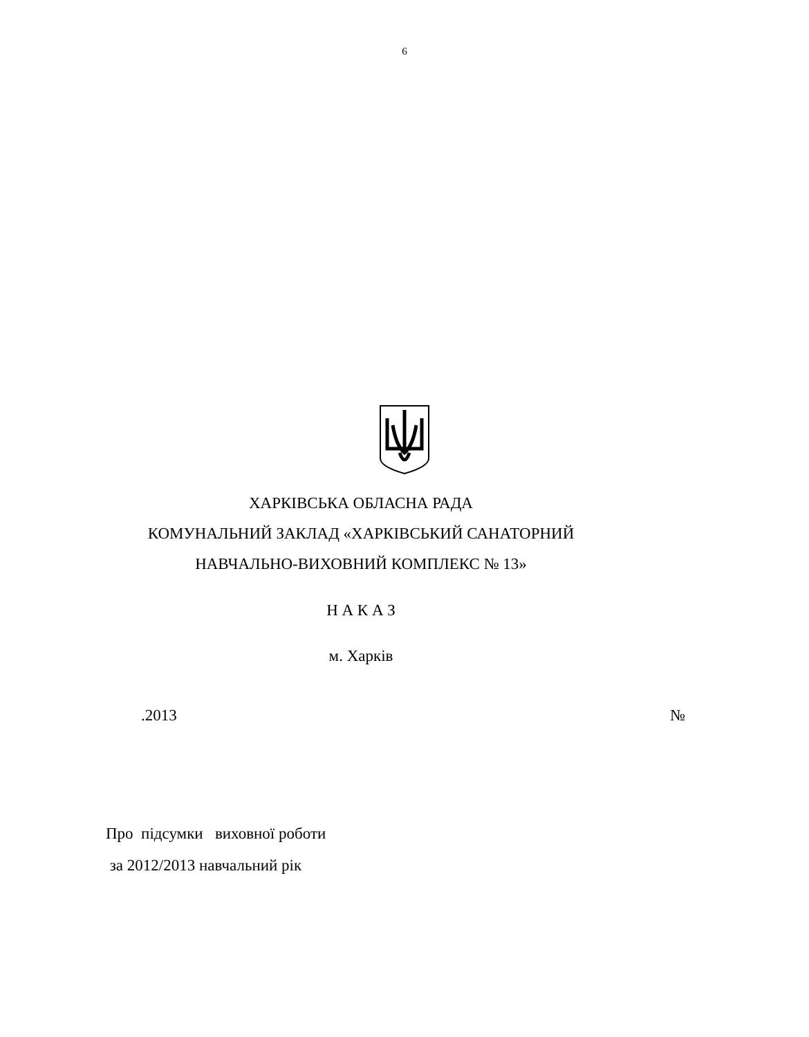6
ХАРКІВСЬКА ОБЛАСНА РАДА
КОМУНАЛЬНИЙ ЗАКЛАД «ХАРКІВСЬКИЙ САНАТОРНИЙ
НАВЧАЛЬНО-ВИХОВНИЙ КОМПЛЕКС № 13»
Н А К А З
м. Харків
.2013 №
Про підсумки виховної роботи
за 2012/2013 навчальний рік